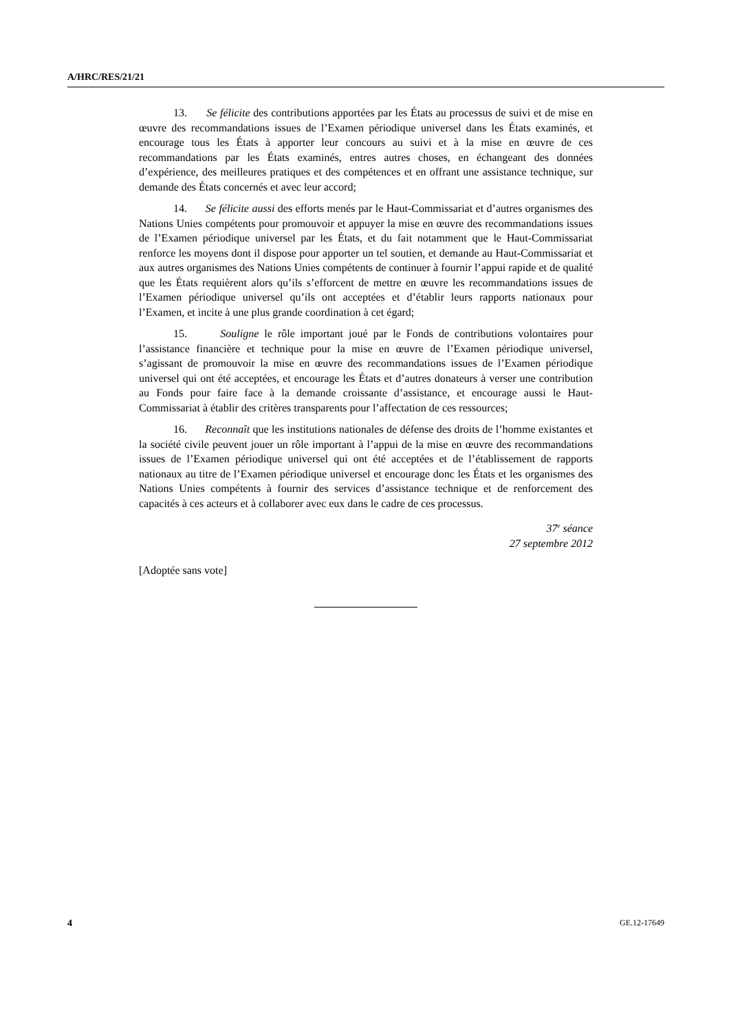A/HRC/RES/21/21
13. Se félicite des contributions apportées par les États au processus de suivi et de mise en œuvre des recommandations issues de l’Examen périodique universel dans les États examinés, et encourage tous les États à apporter leur concours au suivi et à la mise en œuvre de ces recommandations par les États examinés, entres autres choses, en échangeant des données d’expérience, des meilleures pratiques et des compétences et en offrant une assistance technique, sur demande des États concernés et avec leur accord;
14. Se félicite aussi des efforts menés par le Haut-Commissariat et d’autres organismes des Nations Unies compétents pour promouvoir et appuyer la mise en œuvre des recommandations issues de l’Examen périodique universel par les États, et du fait notamment que le Haut-Commissariat renforce les moyens dont il dispose pour apporter un tel soutien, et demande au Haut-Commissariat et aux autres organismes des Nations Unies compétents de continuer à fournir l’appui rapide et de qualité que les États requièrent alors qu’ils s’efforcent de mettre en œuvre les recommandations issues de l’Examen périodique universel qu’ils ont acceptées et d’établir leurs rapports nationaux pour l’Examen, et incite à une plus grande coordination à cet égard;
15. Souligne le rôle important joué par le Fonds de contributions volontaires pour l’assistance financière et technique pour la mise en œuvre de l’Examen périodique universel, s’agissant de promouvoir la mise en œuvre des recommandations issues de l’Examen périodique universel qui ont été acceptées, et encourage les États et d’autres donateurs à verser une contribution au Fonds pour faire face à la demande croissante d’assistance, et encourage aussi le Haut-Commissariat à établir des critères transparents pour l’affectation de ces ressources;
16. Reconnaît que les institutions nationales de défense des droits de l’homme existantes et la société civile peuvent jouer un rôle important à l’appui de la mise en œuvre des recommandations issues de l’Examen périodique universel qui ont été acceptées et de l’établissement de rapports nationaux au titre de l’Examen périodique universel et encourage donc les États et les organismes des Nations Unies compétents à fournir des services d’assistance technique et de renforcement des capacités à ces acteurs et à collaborer avec eux dans le cadre de ces processus.
37<sup>e</sup> séance
27 septembre 2012
[Adoptée sans vote]
4 GE.12-17649